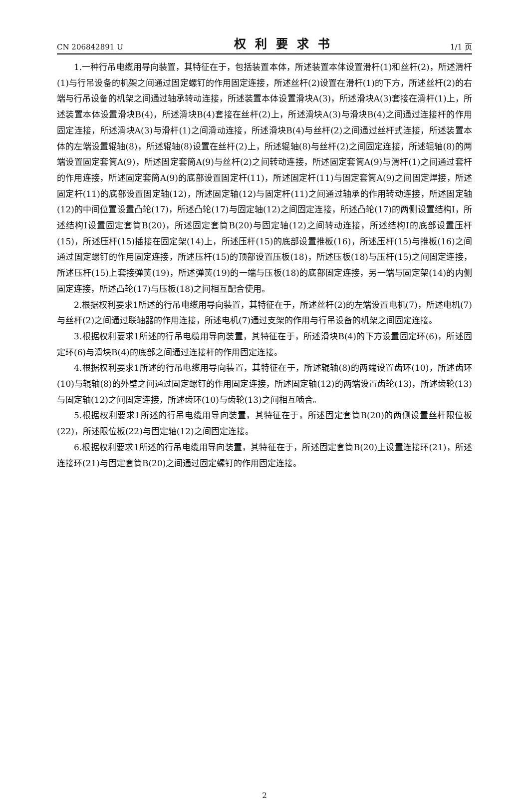CN 206842891 U 权利要求书 1/1 页
1.一种行吊电缆用导向装置，其特征在于，包括装置本体，所述装置本体设置滑杆(1)和丝杆(2)，所述滑杆(1)与行吊设备的机架之间通过固定螺钉的作用固定连接，所述丝杆(2)设置在滑杆(1)的下方，所述丝杆(2)的右端与行吊设备的机架之间通过轴承转动连接，所述装置本体设置滑块A(3)，所述滑块A(3)套接在滑杆(1)上，所述装置本体设置滑块B(4)，所述滑块B(4)套接在丝杆(2)上，所述滑块A(3)与滑块B(4)之间通过连接杆的作用固定连接，所述滑块A(3)与滑杆(1)之间滑动连接，所述滑块B(4)与丝杆(2)之间通过丝杆式连接，所述装置本体的左端设置辊轴(8)，所述辊轴(8)设置在丝杆(2)上，所述辊轴(8)与丝杆(2)之间固定连接，所述辊轴(8)的两端设置固定套筒A(9)，所述固定套筒A(9)与丝杆(2)之间转动连接，所述固定套筒A(9)与滑杆(1)之间通过套杆的作用连接，所述固定套筒A(9)的底部设置固定杆(11)，所述固定杆(11)与固定套筒A(9)之间固定焊接，所述固定杆(11)的底部设置固定轴(12)，所述固定轴(12)与固定杆(11)之间通过轴承的作用转动连接，所述固定轴(12)的中间位置设置凸轮(17)，所述凸轮(17)与固定轴(12)之间固定连接，所述凸轮(17)的两侧设置结构I，所述结构I设置固定套筒B(20)，所述固定套筒B(20)与固定轴(12)之间转动连接，所述结构I的底部设置压杆(15)，所述压杆(15)插接在固定架(14)上，所述压杆(15)的底部设置推板(16)，所述压杆(15)与推板(16)之间通过固定螺钉的作用固定连接，所述压杆(15)的顶部设置压板(18)，所述压板(18)与压杆(15)之间固定连接，所述压杆(15)上套接弹簧(19)，所述弹簧(19)的一端与压板(18)的底部固定连接，另一端与固定架(14)的内侧固定连接，所述凸轮(17)与压板(18)之间相互配合使用。
2.根据权利要求1所述的行吊电缆用导向装置，其特征在于，所述丝杆(2)的左端设置电机(7)，所述电机(7)与丝杆(2)之间通过联轴器的作用连接，所述电机(7)通过支架的作用与行吊设备的机架之间固定连接。
3.根据权利要求1所述的行吊电缆用导向装置，其特征在于，所述滑块B(4)的下方设置固定环(6)，所述固定环(6)与滑块B(4)的底部之间通过连接杆的作用固定连接。
4.根据权利要求1所述的行吊电缆用导向装置，其特征在于，所述辊轴(8)的两端设置齿环(10)，所述齿环(10)与辊轴(8)的外壁之间通过固定螺钉的作用固定连接，所述固定轴(12)的两端设置齿轮(13)，所述齿轮(13)与固定轴(12)之间固定连接，所述齿环(10)与齿轮(13)之间相互啮合。
5.根据权利要求1所述的行吊电缆用导向装置，其特征在于，所述固定套筒B(20)的两侧设置丝杆限位板(22)，所述限位板(22)与固定轴(12)之间固定连接。
6.根据权利要求1所述的行吊电缆用导向装置，其特征在于，所述固定套筒B(20)上设置连接环(21)，所述连接环(21)与固定套筒B(20)之间通过固定螺钉的作用固定连接。
2